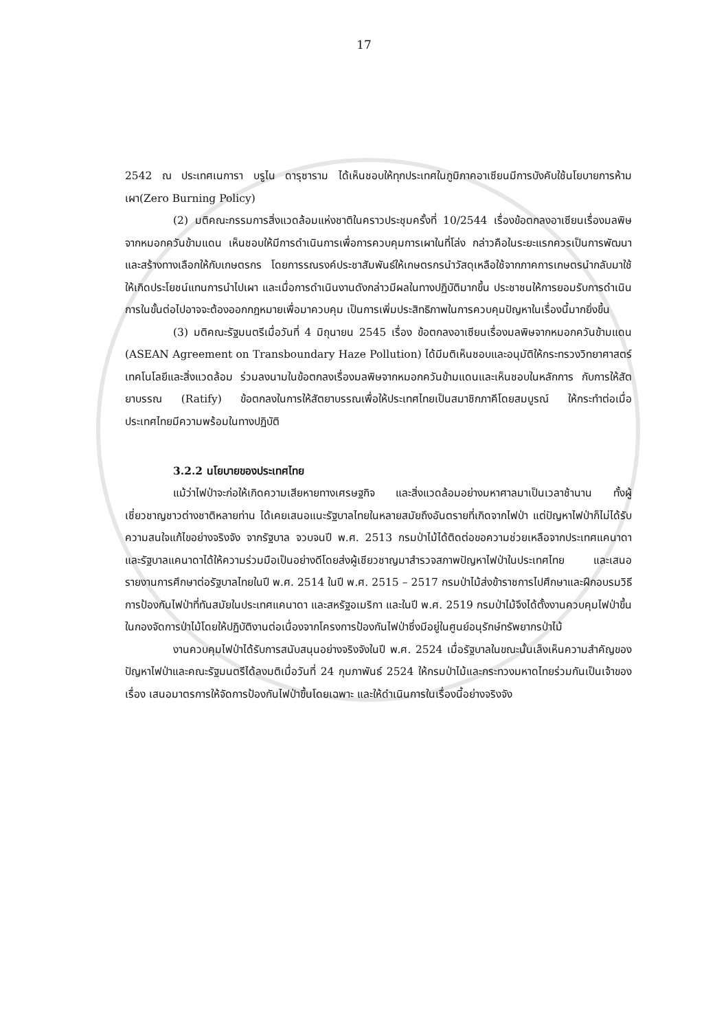17
2542 ณ ประเทศเนการา บรูไน ดารุซาราม ได้เห็นชอบให้ทุกประเทศในภูมิภาคอาเซียนมีการบังคับใช้นโยบายการห้ามเผา(Zero Burning Policy)
(2) มติคณะกรรมการสิ่งแวดล้อมแห่งชาติในคราวประชุมครั้งที่ 10/2544 เรื่องข้อตกลงอาเซียนเรื่องมลพิษจากหมอกควันข้ามแดน เห็นชอบให้มีการดำเนินการเพื่อการควบคุมการเผาในที่โล่ง กล่าวคือในระยะแรกควรเป็นการพัฒนาและสร้างทางเลือกให้กับเกษตรกร โดยการรณรงค์ประชาสัมพันธ์ให้เกษตรกรนำวัสดุเหลือใช้จากภาคการเกษตรนำกลับมาใช้ให้เกิดประโยชน์แทนการนำไปเผา และเมื่อการดำเนินงานดังกล่าวมีผลในทางปฏิบัติมากขึ้น ประชาชนให้การยอมรับการดำเนินการในขั้นต่อไปอาจจะต้องออกกฎหมายเพื่อมาควบคุม เป็นการเพิ่มประสิทธิภาพในการควบคุมปัญหาในเรื่องนี้มากยิ่งขึ้น
(3) มติคณะรัฐมนตรีเมื่อวันที่ 4 มิถุนายน 2545 เรื่อง ข้อตกลงอาเซียนเรื่องมลพิษจากหมอกควันข้ามแดน (ASEAN Agreement on Transboundary Haze Pollution) ได้มีมติเห็นชอบและอนุมัติให้กระทรวงวิทยาศาสตร์เทคโนโลยีและสิ่งแวดล้อม ร่วมลงนามในข้อตกลงเรื่องมลพิษจากหมอกควันข้ามแดนและเห็นชอบในหลักการ กับการให้สัตยาบรรณ (Ratify) ข้อตกลงในการให้สัตยาบรรณเพื่อให้ประเทศไทยเป็นสมาชิกภาคีโดยสมบูรณ์ ให้กระทำต่อเมื่อประเทศไทยมีความพร้อมในทางปฏิบัติ
3.2.2 นโยบายของประเทศไทย
แม้ว่าไฟป่าจะก่อให้เกิดความเสียหายทางเศรษฐกิจ และสิ่งแวดล้อมอย่างมหาศาลมาเป็นเวลาช้านาน ทั้งผู้เชี่ยวชาญชาวต่างชาติหลายท่าน ได้เคยเสนอแนะรัฐบาลไทยในหลายสมัยถึงอันตรายที่เกิดจากไฟป่า แต่ปัญหาไฟป่าก็ไม่ได้รับความสนใจแก้ไขอย่างจริงจัง จากรัฐบาล จวบจนปี พ.ศ. 2513 กรมป่าไม้ได้ติดต่อขอความช่วยเหลือจากประเทศแคนาดา และรัฐบาลแคนาดาได้ให้ความร่วมมือเป็นอย่างดีโดยส่งผู้เชียวชาญมาสำรวจสภาพปัญหาไฟป่าในประเทศไทย และเสนอรายงานการศึกษาต่อรัฐบาลไทยในปี พ.ศ. 2514 ในปี พ.ศ. 2515 – 2517 กรมป่าไม้ส่งข้าราชการไปศึกษาและฝึกอบรมวิธีการป้องกันไฟป่าที่ทันสมัยในประเทศแคนาดา และสหรัฐอเมริกา และในปี พ.ศ. 2519 กรมป่าไม้จึงได้ตั้งงานควบคุมไฟป่าขึ้นในกองจัดการป่าไม้โดยให้ปฏิบัติงานต่อเนื่องจากโครงการป้องกันไฟป่าซึ่งมีอยู่ในศูนย์อนุรักษ์ทรัพยากรป่าไม้
งานควบคุมไฟป่าได้รับการสนับสนุนอย่างจริงจังในปี พ.ศ. 2524 เมื่อรัฐบาลในขณะนั้นเล็งเห็นความสำคัญของปัญหาไฟป่าและคณะรัฐมนตรีได้ลงมติเมื่อวันที่ 24 กุมภาพันธ์ 2524 ให้กรมป่าไม้และกระทวงมหาดไทยร่วมกันเป็นเจ้าของเรื่อง เสนอมาตรการให้จัดการป้องกันไฟป่าขึ้นโดยเฉพาะ และให้ดำเนินการในเรื่องนี้อย่างจริงจัง